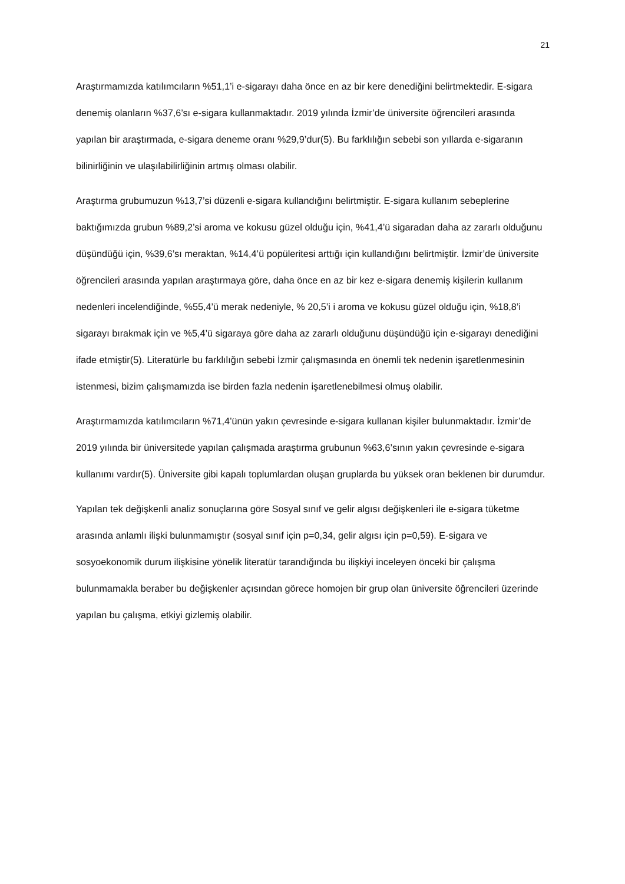21
Araştırmamızda katılımcıların %51,1’i e-sigarayı daha önce en az bir kere denediğini belirtmektedir. E-sigara denemiş olanların %37,6’sı e-sigara kullanmaktadır. 2019 yılında İzmir’de üniversite öğrencileri arasında yapılan bir araştırmada, e-sigara deneme oranı %29,9’dur(5). Bu farklılığın sebebi son yıllarda e-sigaranın bilinirliğinin ve ulaşılabilirliğinin artmış olması olabilir.
Araştırma grubumuzun %13,7’si düzenli e-sigara kullandığını belirtmiştir. E-sigara kullanım sebeplerine baktığımızda grubun %89,2’si aroma ve kokusu güzel olduğu için, %41,4’ü sigaradan daha az zararlı olduğunu düşündüğü için, %39,6’sı meraktan, %14,4’ü popüleritesi arttığı için kullandığını belirtmiştir. İzmir’de üniversite öğrencileri arasında yapılan araştırmaya göre, daha önce en az bir kez e-sigara denemiş kişilerin kullanım nedenleri incelendiğinde, %55,4’ü merak nedeniyle, % 20,5’i i aroma ve kokusu güzel olduğu için, %18,8’i sigarayı bırakmak için ve %5,4’ü sigaraya göre daha az zararlı olduğunu düşündüğü için e-sigarayı denediğini ifade etmiştir(5). Literatürle bu farklılığın sebebi İzmir çalışmasında en önemli tek nedenin işaretlenmesinin istenmesi, bizim çalışmamızda ise birden fazla nedenin işaretlenebilmesi olmuş olabilir.
Araştırmamızda katılımcıların %71,4’ünün yakın çevresinde e-sigara kullanan kişiler bulunmaktadır. İzmir’de 2019 yılında bir üniversitede yapılan çalışmada araştırma grubunun %63,6’sının yakın çevresinde e-sigara kullanımı vardır(5). Üniversite gibi kapalı toplumlardan oluşan gruplarda bu yüksek oran beklenen bir durumdur.
Yapılan tek değişkenli analiz sonuçlarına göre Sosyal sınıf ve gelir algısı değişkenleri ile e-sigara tüketme arasında anlamlı ilişki bulunmamıştır (sosyal sınıf için p=0,34, gelir algısı için p=0,59). E-sigara ve sosyoekonomik durum ilişkisine yönelik literatür tarandığında bu ilişkiyi inceleyen önceki bir çalışma bulunmamakla beraber bu değişkenler açısından görece homojen bir grup olan üniversite öğrencileri üzerinde yapılan bu çalışma, etkiyi gizlemiş olabilir.